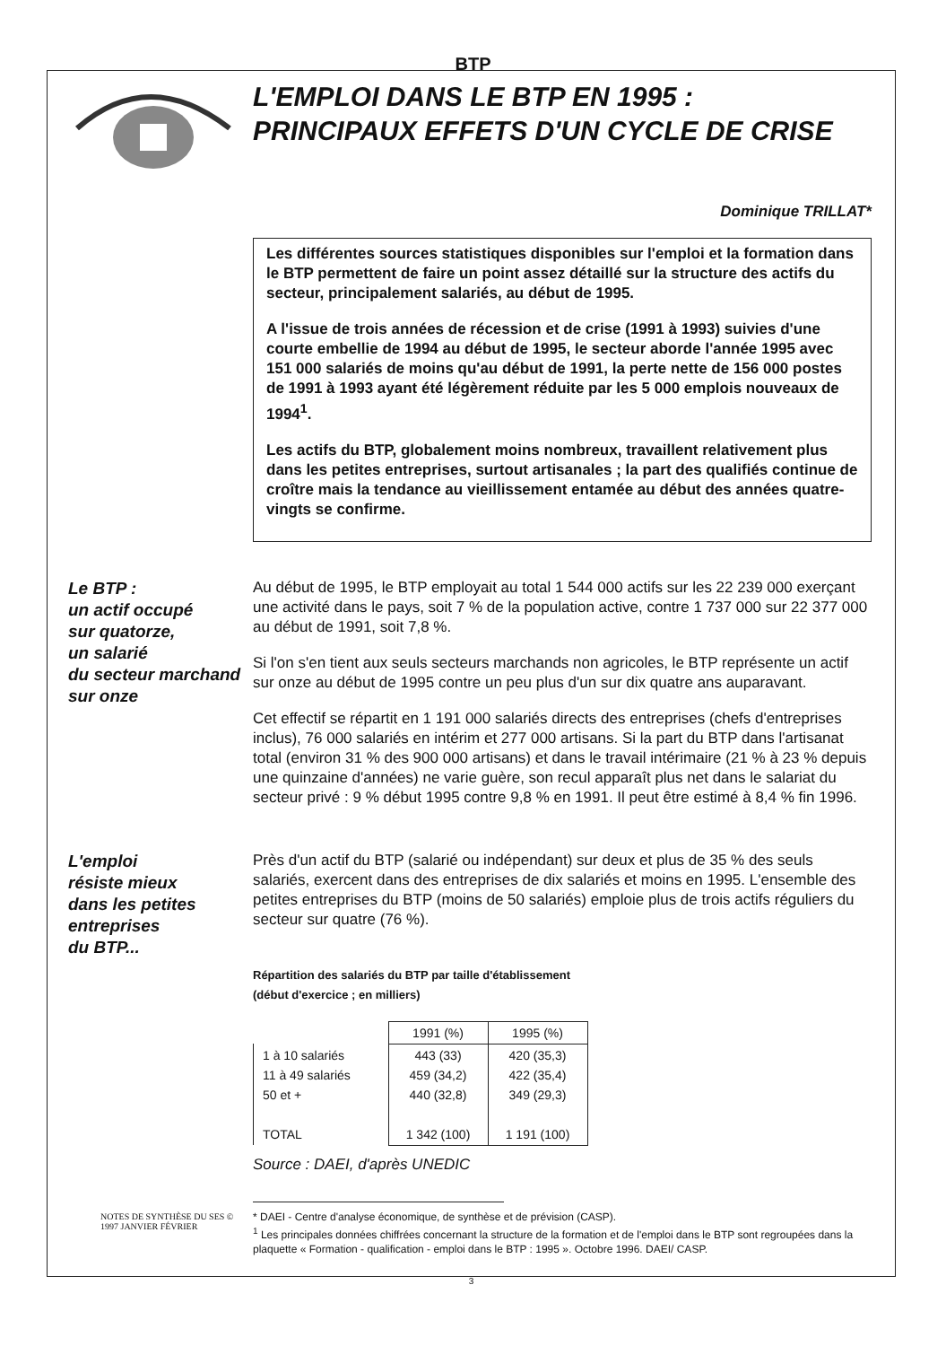BTP
L'EMPLOI DANS LE BTP EN 1995 :
PRINCIPAUX EFFETS D'UN CYCLE DE CRISE
Dominique TRILLAT*
Les différentes sources statistiques disponibles sur l'emploi et la formation dans le BTP permettent de faire un point assez détaillé sur la structure des actifs du secteur, principalement salariés, au début de 1995.
A l'issue de trois années de récession et de crise (1991 à 1993) suivies d'une courte embellie de 1994 au début de 1995, le secteur aborde l'année 1995 avec 151 000 salariés de moins qu'au début de 1991, la perte nette de 156 000 postes de 1991 à 1993 ayant été légèrement réduite par les 5 000 emplois nouveaux de 1994<sup>1</sup>.
Les actifs du BTP, globalement moins nombreux, travaillent relativement plus dans les petites entreprises, surtout artisanales ; la part des qualifiés continue de croître mais la tendance au vieillissement entamée au début des années quatre-vingts se confirme.
Le BTP :
un actif occupé
sur quatorze,
un salarié
du secteur marchand
sur onze
Au début de 1995, le BTP employait au total 1 544 000 actifs sur les 22 239 000 exerçant une activité dans le pays, soit 7 % de la population active, contre 1 737 000 sur 22 377 000 au début de 1991, soit 7,8 %.
Si l'on s'en tient aux seuls secteurs marchands non agricoles, le BTP représente un actif sur onze au début de 1995 contre un peu plus d'un sur dix quatre ans auparavant.
Cet effectif se répartit en 1 191 000 salariés directs des entreprises (chefs d'entreprises inclus), 76 000 salariés en intérim et 277 000 artisans. Si la part du BTP dans l'artisanat total (environ 31 % des 900 000 artisans) et dans le travail intérimaire (21 % à 23 % depuis une quinzaine d'années) ne varie guère, son recul apparaît plus net dans le salariat du secteur privé : 9 % début 1995 contre 9,8 % en 1991. Il peut être estimé à 8,4 % fin 1996.
L'emploi
résiste mieux
dans les petites
entreprises
du BTP...
Près d'un actif du BTP (salarié ou indépendant) sur deux et plus de 35 % des seuls salariés, exercent dans des entreprises de dix salariés et moins en 1995. L'ensemble des petites entreprises du BTP (moins de 50 salariés) emploie plus de trois actifs réguliers du secteur sur quatre (76 %).
Répartition des salariés du BTP par taille d'établissement
(début d'exercice ; en milliers)
| | 1991 (%) | 1995 (%) |
| --- | --- | --- |
| 1 à 10 salariés 11 à 49 salariés 50 et + TOTAL | 443 (33) 459 (34,2) 440 (32,8) 1 342 (100) | 420 (35,3) 422 (35,4) 349 (29,3) 1 191 (100) |
Source : DAEI, d'après UNEDIC
* DAEI - Centre d'analyse économique, de synthèse et de prévision (CASP).
<sup>1</sup> Les principales données chiffrées concernant la structure de la formation et de l'emploi dans le BTP sont regroupées dans la plaquette « Formation - qualification - emploi dans le BTP : 1995 ». Octobre 1996. DAEI/ CASP.
NOTES DE SYNTHÈSE DU SES © 1997 JANVIER FÉVRIER
3